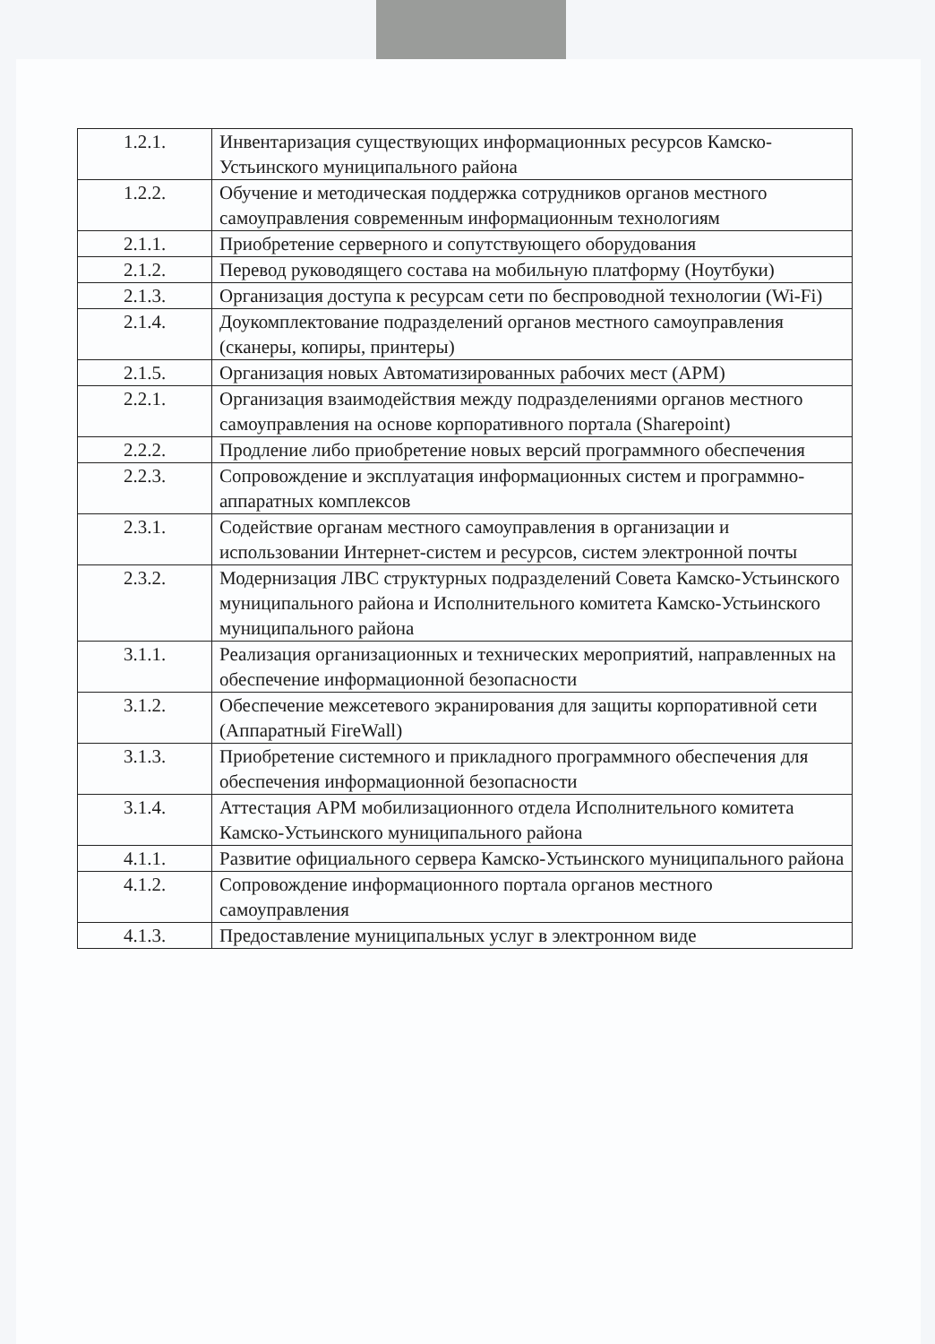| 1.2.1. | Инвентаризация существующих информационных ресурсов Камско-Устьинского муниципального района |
| 1.2.2. | Обучение и методическая поддержка сотрудников органов местного самоуправления современным информационным технологиям |
| 2.1.1. | Приобретение серверного и сопутствующего оборудования |
| 2.1.2. | Перевод руководящего состава на мобильную платформу (Ноутбуки) |
| 2.1.3. | Организация доступа к ресурсам сети по беспроводной технологии (Wi-Fi) |
| 2.1.4. | Доукомплектование подразделений органов местного самоуправления (сканеры, копиры, принтеры) |
| 2.1.5. | Организация новых Автоматизированных рабочих мест (АРМ) |
| 2.2.1. | Организация взаимодействия между подразделениями органов местного самоуправления на основе корпоративного портала (Sharepoint) |
| 2.2.2. | Продление либо приобретение новых версий программного обеспечения |
| 2.2.3. | Сопровождение и эксплуатация информационных систем и программно-аппаратных комплексов |
| 2.3.1. | Содействие органам местного самоуправления в организации и использовании Интернет-систем и ресурсов, систем электронной почты |
| 2.3.2. | Модернизация ЛВС структурных подразделений Совета Камско-Устьинского муниципального района и Исполнительного комитета Камско-Устьинского муниципального района |
| 3.1.1. | Реализация организационных и технических мероприятий, направленных на обеспечение информационной безопасности |
| 3.1.2. | Обеспечение межсетевого экранирования для защиты корпоративной сети (Аппаратный FireWall) |
| 3.1.3. | Приобретение системного и прикладного программного обеспечения для обеспечения информационной безопасности |
| 3.1.4. | Аттестация АРМ мобилизационного отдела Исполнительного комитета Камско-Устьинского муниципального района |
| 4.1.1. | Развитие официального сервера Камско-Устьинского муниципального района |
| 4.1.2. | Сопровождение информационного портала органов местного самоуправления |
| 4.1.3. | Предоставление муниципальных услуг в электронном виде |